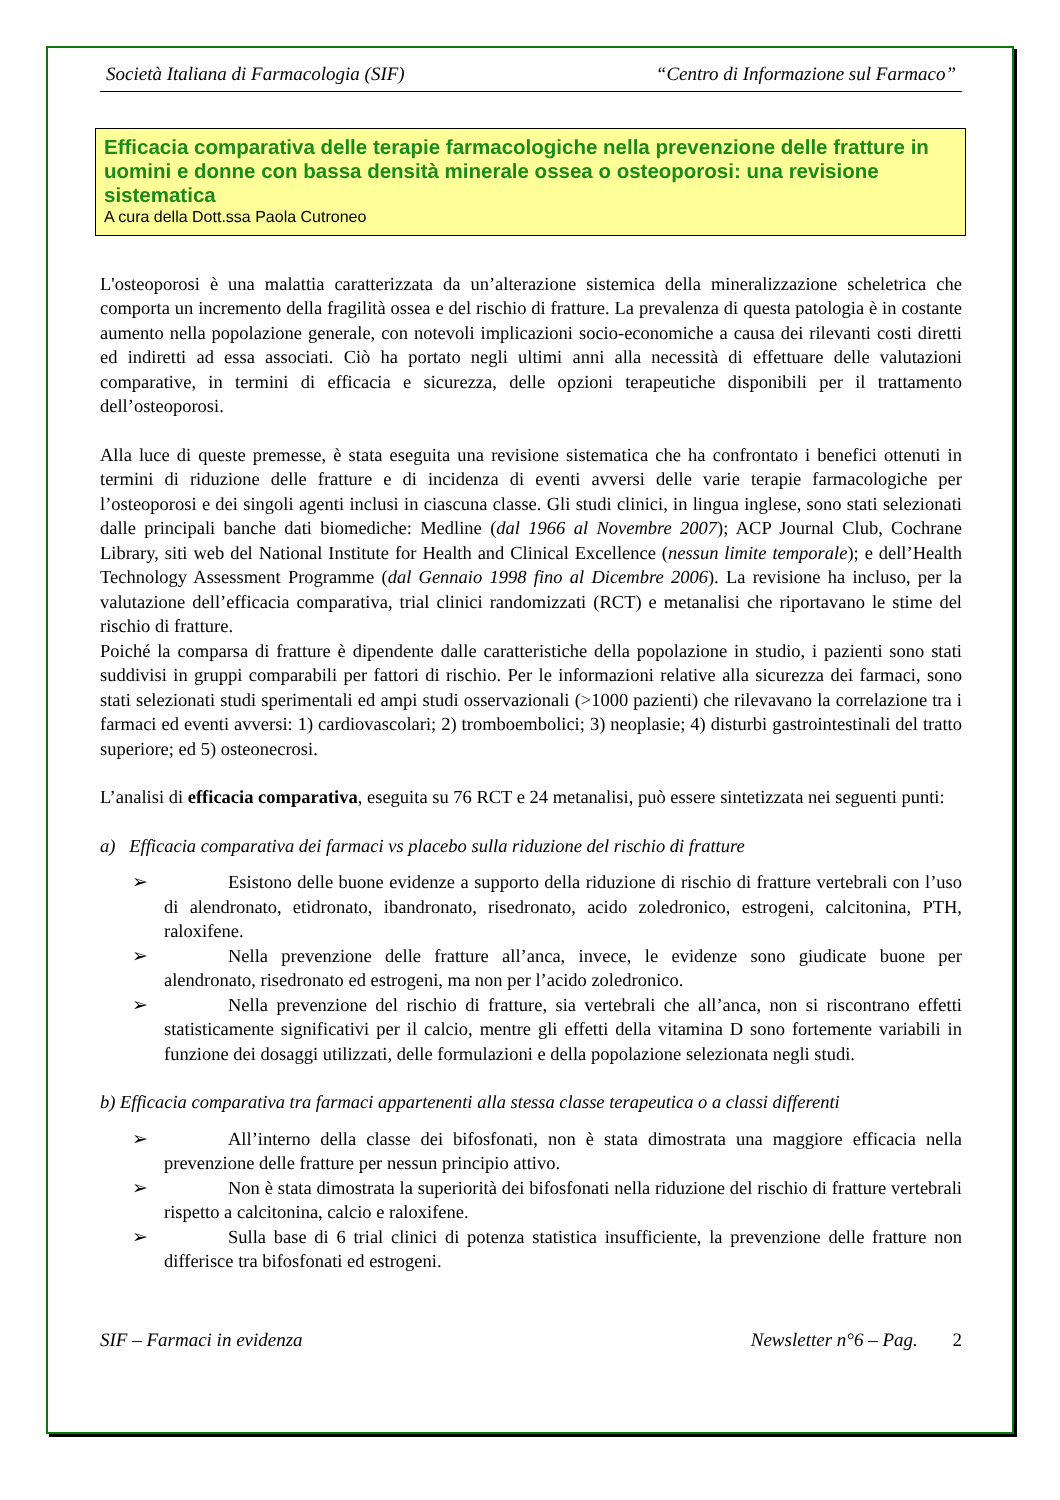Società Italiana di Farmacologia (SIF) “Centro di Informazione sul Farmaco”
Efficacia comparativa delle terapie farmacologiche nella prevenzione delle fratture in uomini e donne con bassa densità minerale ossea o osteoporosi: una revisione sistematica
A cura della Dott.ssa Paola Cutroneo
L'osteoporosi è una malattia caratterizzata da un’alterazione sistemica della mineralizzazione scheletrica che comporta un incremento della fragilità ossea e del rischio di fratture. La prevalenza di questa patologia è in costante aumento nella popolazione generale, con notevoli implicazioni socio-economiche a causa dei rilevanti costi diretti ed indiretti ad essa associati. Ciò ha portato negli ultimi anni alla necessità di effettuare delle valutazioni comparative, in termini di efficacia e sicurezza, delle opzioni terapeutiche disponibili per il trattamento dell’osteoporosi.
Alla luce di queste premesse, è stata eseguita una revisione sistematica che ha confrontato i benefici ottenuti in termini di riduzione delle fratture e di incidenza di eventi avversi delle varie terapie farmacologiche per l’osteoporosi e dei singoli agenti inclusi in ciascuna classe. Gli studi clinici, in lingua inglese, sono stati selezionati dalle principali banche dati biomediche: Medline (dal 1966 al Novembre 2007); ACP Journal Club, Cochrane Library, siti web del National Institute for Health and Clinical Excellence (nessun limite temporale); e dell’Health Technology Assessment Programme (dal Gennaio 1998 fino al Dicembre 2006). La revisione ha incluso, per la valutazione dell’efficacia comparativa, trial clinici randomizzati (RCT) e metanalisi che riportavano le stime del rischio di fratture.
Poiché la comparsa di fratture è dipendente dalle caratteristiche della popolazione in studio, i pazienti sono stati suddivisi in gruppi comparabili per fattori di rischio. Per le informazioni relative alla sicurezza dei farmaci, sono stati selezionati studi sperimentali ed ampi studi osservazionali (>1000 pazienti) che rilevavano la correlazione tra i farmaci ed eventi avversi: 1) cardiovascolari; 2) tromboembolici; 3) neoplasie; 4) disturbi gastrointestinali del tratto superiore; ed 5) osteonecrosi.
L’analisi di efficacia comparativa, eseguita su 76 RCT e 24 metanalisi, può essere sintetizzata nei seguenti punti:
a) Efficacia comparativa dei farmaci vs placebo sulla riduzione del rischio di fratture
➢ Esistono delle buone evidenze a supporto della riduzione di rischio di fratture vertebrali con l’uso di alendronato, etidronato, ibandronato, risedronato, acido zoledronico, estrogeni, calcitonina, PTH, raloxifene.
➢ Nella prevenzione delle fratture all’anca, invece, le evidenze sono giudicate buone per alendronato, risedronato ed estrogeni, ma non per l’acido zoledronico.
➢ Nella prevenzione del rischio di fratture, sia vertebrali che all’anca, non si riscontrano effetti statisticamente significativi per il calcio, mentre gli effetti della vitamina D sono fortemente variabili in funzione dei dosaggi utilizzati, delle formulazioni e della popolazione selezionata negli studi.
b) Efficacia comparativa tra farmaci appartenenti alla stessa classe terapeutica o a classi differenti
➢ All’interno della classe dei bifosfonati, non è stata dimostrata una maggiore efficacia nella prevenzione delle fratture per nessun principio attivo.
➢ Non è stata dimostrata la superiorità dei bifosfonati nella riduzione del rischio di fratture vertebrali rispetto a calcitonina, calcio e raloxifene.
➢ Sulla base di 6 trial clinici di potenza statistica insufficiente, la prevenzione delle fratture non differisce tra bifosfonati ed estrogeni.
SIF – Farmaci in evidenza Newsletter n°6 – Pag. 2